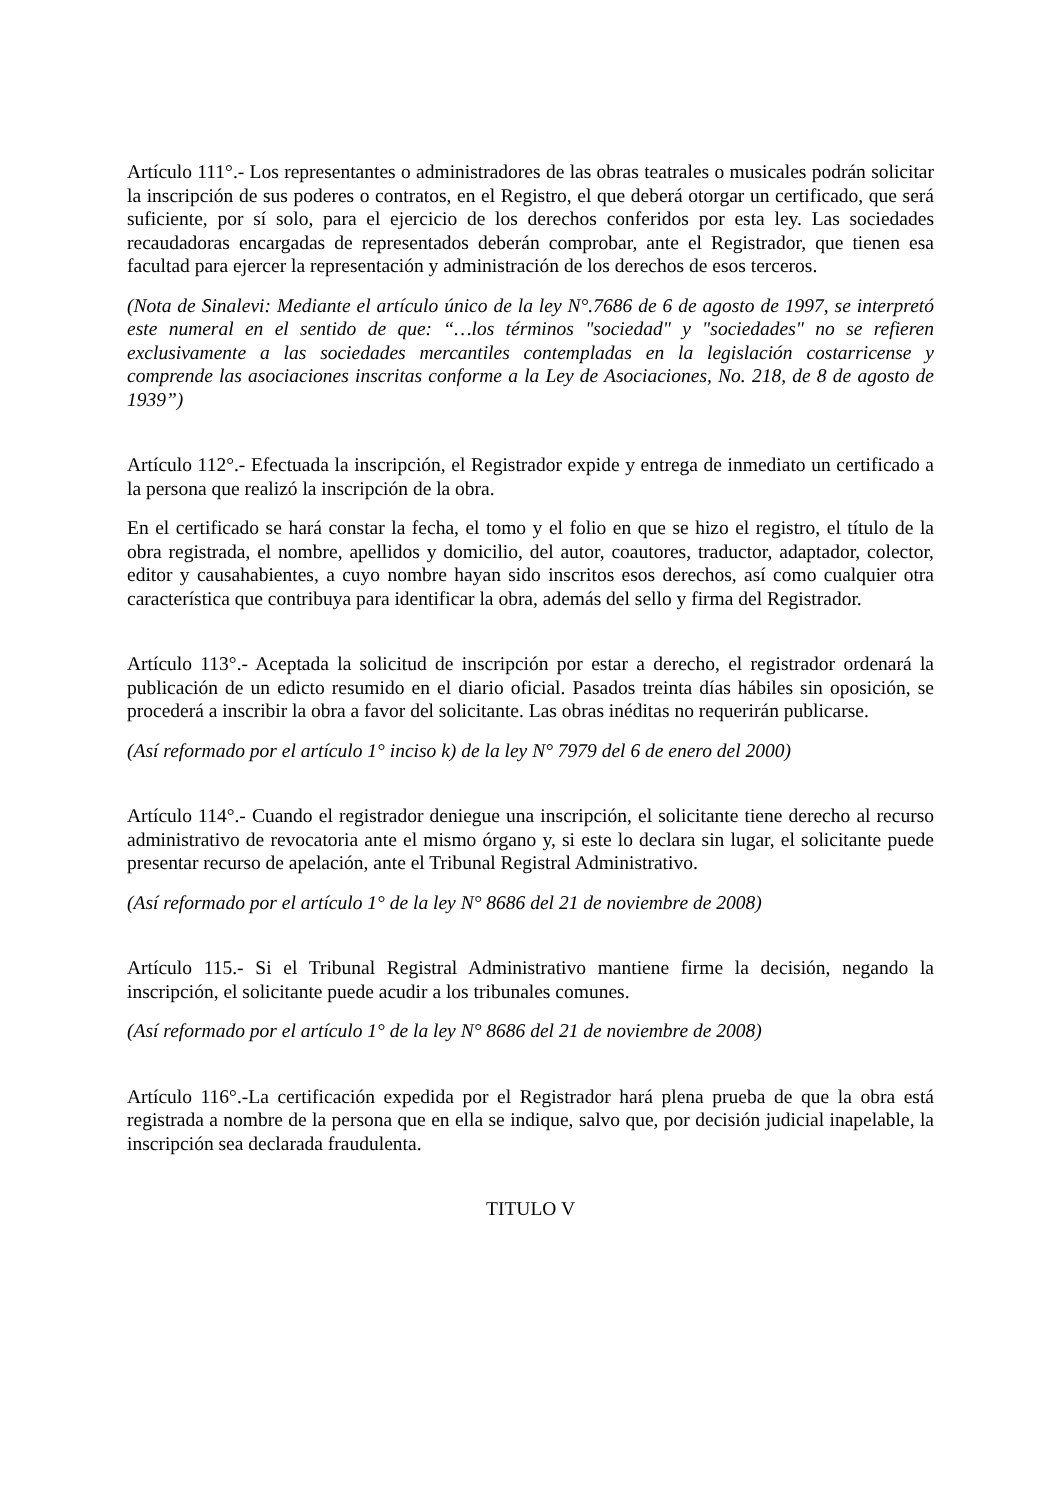Artículo 111°.- Los representantes o administradores de las obras teatrales o musicales podrán solicitar la inscripción de sus poderes o contratos, en el Registro, el que deberá otorgar un certificado, que será suficiente, por sí solo, para el ejercicio de los derechos conferidos por esta ley. Las sociedades recaudadoras encargadas de representados deberán comprobar, ante el Registrador, que tienen esa facultad para ejercer la representación y administración de los derechos de esos terceros.
(Nota de Sinalevi: Mediante el artículo único de la ley N°.7686 de 6 de agosto de 1997, se interpretó este numeral en el sentido de que: “…los términos "sociedad" y "sociedades" no se refieren exclusivamente a las sociedades mercantiles contempladas en la legislación costarricense y comprende las asociaciones inscritas conforme a la Ley de Asociaciones, No. 218, de 8 de agosto de 1939”)
Artículo 112°.- Efectuada la inscripción, el Registrador expide y entrega de inmediato un certificado a la persona que realizó la inscripción de la obra.
En el certificado se hará constar la fecha, el tomo y el folio en que se hizo el registro, el título de la obra registrada, el nombre, apellidos y domicilio, del autor, coautores, traductor, adaptador, colector, editor y causahabientes, a cuyo nombre hayan sido inscritos esos derechos, así como cualquier otra característica que contribuya para identificar la obra, además del sello y firma del Registrador.
Artículo 113°.- Aceptada la solicitud de inscripción por estar a derecho, el registrador ordenará la publicación de un edicto resumido en el diario oficial. Pasados treinta días hábiles sin oposición, se procederá a inscribir la obra a favor del solicitante. Las obras inéditas no requerirán publicarse.
(Así reformado por el artículo 1° inciso k) de la ley N° 7979 del 6 de enero del 2000)
Artículo 114°.- Cuando el registrador deniegue una inscripción, el solicitante tiene derecho al recurso administrativo de revocatoria ante el mismo órgano y, si este lo declara sin lugar, el solicitante puede presentar recurso de apelación, ante el Tribunal Registral Administrativo.
(Así reformado por el artículo 1° de la ley N° 8686 del 21 de noviembre de 2008)
Artículo 115.- Si el Tribunal Registral Administrativo mantiene firme la decisión, negando la inscripción, el solicitante puede acudir a los tribunales comunes.
(Así reformado por el artículo 1° de la ley N° 8686 del 21 de noviembre de 2008)
Artículo 116°.-La certificación expedida por el Registrador hará plena prueba de que la obra está registrada a nombre de la persona que en ella se indique, salvo que, por decisión judicial inapelable, la inscripción sea declarada fraudulenta.
TITULO V